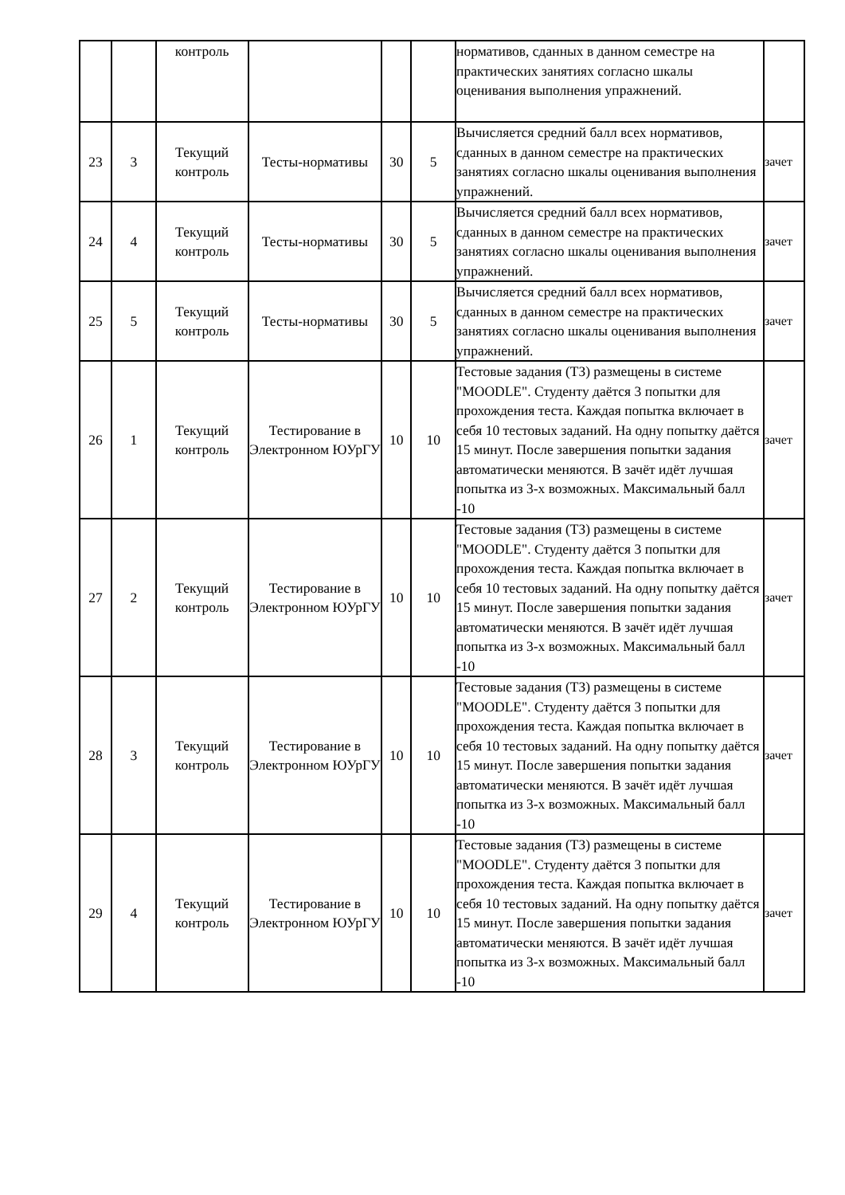| | | контроль | | | | нормативов, сданных в данном семестре на практических занятиях согласно шкалы оценивания выполнения упражнений. | |
| 23 | 3 | Текущий контроль | Тесты-нормативы | 30 | 5 | Вычисляется средний балл всех нормативов, сданных в данном семестре на практических занятиях согласно шкалы оценивания выполнения упражнений. | зачет |
| 24 | 4 | Текущий контроль | Тесты-нормативы | 30 | 5 | Вычисляется средний балл всех нормативов, сданных в данном семестре на практических занятиях согласно шкалы оценивания выполнения упражнений. | зачет |
| 25 | 5 | Текущий контроль | Тесты-нормативы | 30 | 5 | Вычисляется средний балл всех нормативов, сданных в данном семестре на практических занятиях согласно шкалы оценивания выполнения упражнений. | зачет |
| 26 | 1 | Текущий контроль | Тестирование в Электронном ЮУрГУ | 10 | 10 | Тестовые задания (ТЗ) размещены в системе "MOODLE". Студенту даётся 3 попытки для прохождения теста. Каждая попытка включает в себя 10 тестовых заданий. На одну попытку даётся 15 минут. После завершения попытки задания автоматически меняются. В зачёт идёт лучшая попытка из 3-х возможных. Максимальный балл -10 | зачет |
| 27 | 2 | Текущий контроль | Тестирование в Электронном ЮУрГУ | 10 | 10 | Тестовые задания (ТЗ) размещены в системе "MOODLE". Студенту даётся 3 попытки для прохождения теста. Каждая попытка включает в себя 10 тестовых заданий. На одну попытку даётся 15 минут. После завершения попытки задания автоматически меняются. В зачёт идёт лучшая попытка из 3-х возможных. Максимальный балл -10 | зачет |
| 28 | 3 | Текущий контроль | Тестирование в Электронном ЮУрГУ | 10 | 10 | Тестовые задания (ТЗ) размещены в системе "MOODLE". Студенту даётся 3 попытки для прохождения теста. Каждая попытка включает в себя 10 тестовых заданий. На одну попытку даётся 15 минут. После завершения попытки задания автоматически меняются. В зачёт идёт лучшая попытка из 3-х возможных. Максимальный балл -10 | зачет |
| 29 | 4 | Текущий контроль | Тестирование в Электронном ЮУрГУ | 10 | 10 | Тестовые задания (ТЗ) размещены в системе "MOODLE". Студенту даётся 3 попытки для прохождения теста. Каждая попытка включает в себя 10 тестовых заданий. На одну попытку даётся 15 минут. После завершения попытки задания автоматически меняются. В зачёт идёт лучшая попытка из 3-х возможных. Максимальный балл -10 | зачет |